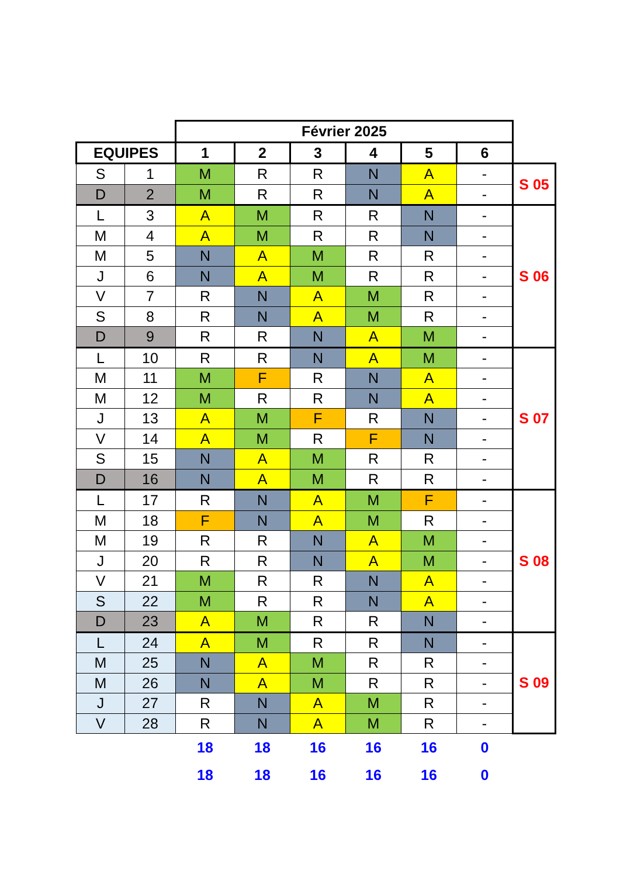| | | Février 2025 | | | | | | |
| EQUIPES | | 1 | 2 | 3 | 4 | 5 | 6 | |
| S | 1 | M | R | R | N | A | - | S 05 |
| D | 2 | M | R | R | N | A | - | |
| L | 3 | A | M | R | R | N | - | S 06 |
| M | 4 | A | M | R | R | N | - | |
| M | 5 | N | A | M | R | R | - | |
| J | 6 | N | A | M | R | R | - | |
| V | 7 | R | N | A | M | R | - | |
| S | 8 | R | N | A | M | R | - | |
| D | 9 | R | R | N | A | M | - | |
| L | 10 | R | R | N | A | M | - | S 07 |
| M | 11 | M | F | R | N | A | - | |
| M | 12 | M | R | R | N | A | - | |
| J | 13 | A | M | F | R | N | - | |
| V | 14 | A | M | R | F | N | - | |
| S | 15 | N | A | M | R | R | - | |
| D | 16 | N | A | M | R | R | - | |
| L | 17 | R | N | A | M | F | - | S 08 |
| M | 18 | F | N | A | M | R | - | |
| M | 19 | R | R | N | A | M | - | |
| J | 20 | R | R | N | A | M | - | |
| V | 21 | M | R | R | N | A | - | |
| S | 22 | M | R | R | N | A | - | |
| D | 23 | A | M | R | R | N | - | |
| L | 24 | A | M | R | R | N | - | S 09 |
| M | 25 | N | A | M | R | R | - | |
| M | 26 | N | A | M | R | R | - | |
| J | 27 | R | N | A | M | R | - | |
| V | 28 | R | N | A | M | R | - | |
| | | 18 | 18 | 16 | 16 | 16 | 0 | |
| | | 18 | 18 | 16 | 16 | 16 | 0 | |